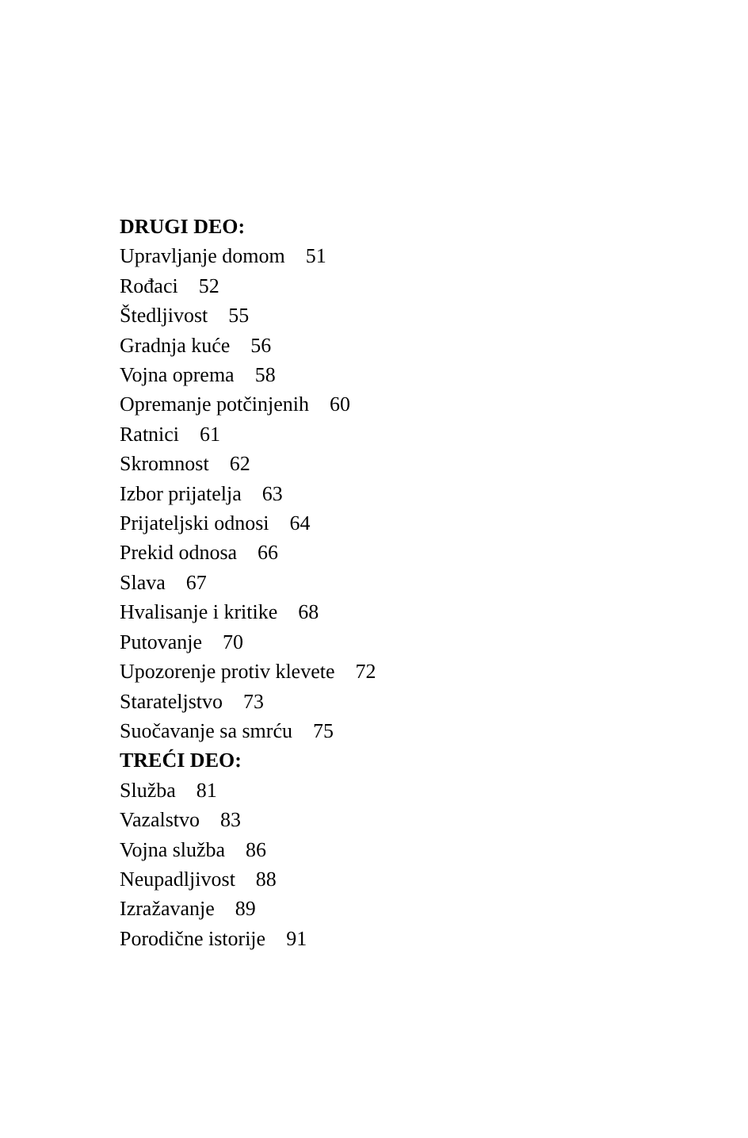DRUGI DEO:
Upravljanje domom 51
Rođaci 52
Štedljivost 55
Gradnja kuće 56
Vojna oprema 58
Opremanje potčinjenih 60
Ratnici 61
Skromnost 62
Izbor prijatelja 63
Prijateljski odnosi 64
Prekid odnosa 66
Slava 67
Hvalisanje i kritike 68
Putovanje 70
Upozorenje protiv klevete 72
Starateljstvo 73
Suočavanje sa smrću 75
TREĆI DEO:
Služba 81
Vazalstvo 83
Vojna služba 86
Neupadljivost 88
Izražavanje 89
Porodične istorije 91